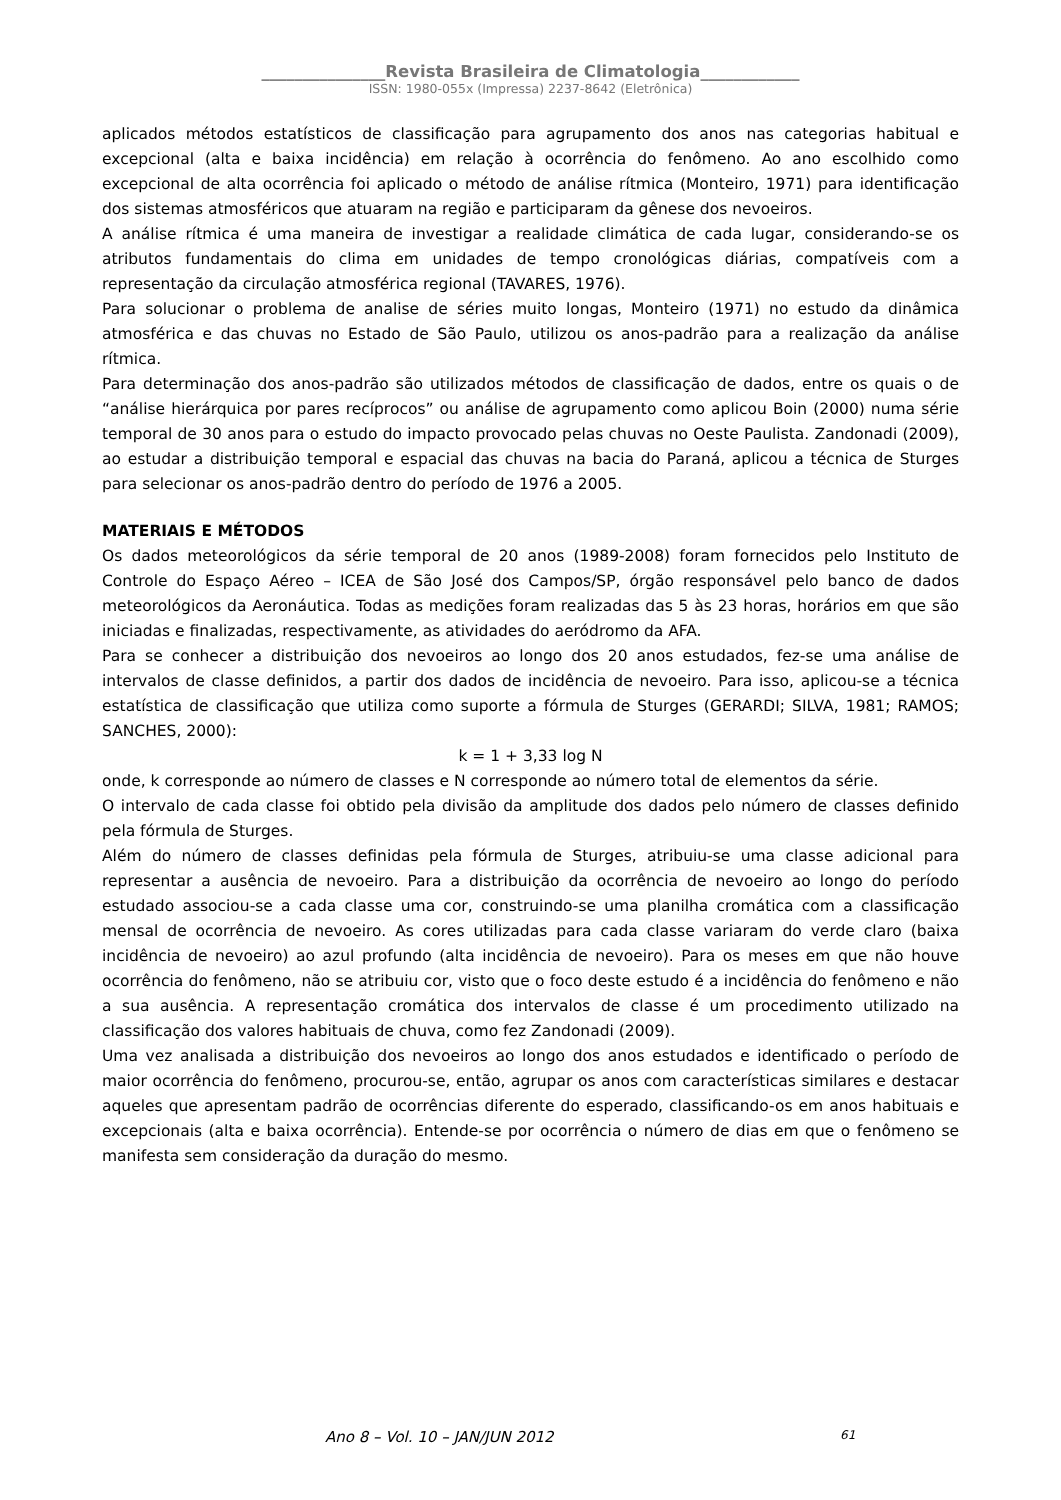_______________Revista Brasileira de Climatologia____________
ISSN: 1980-055x (Impressa) 2237-8642 (Eletrônica)
aplicados métodos estatísticos de classificação para agrupamento dos anos nas categorias habitual e excepcional (alta e baixa incidência) em relação à ocorrência do fenômeno. Ao ano escolhido como excepcional de alta ocorrência foi aplicado o método de análise rítmica (Monteiro, 1971) para identificação dos sistemas atmosféricos que atuaram na região e participaram da gênese dos nevoeiros.
A análise rítmica é uma maneira de investigar a realidade climática de cada lugar, considerando-se os atributos fundamentais do clima em unidades de tempo cronológicas diárias, compatíveis com a representação da circulação atmosférica regional (TAVARES, 1976).
Para solucionar o problema de analise de séries muito longas, Monteiro (1971) no estudo da dinâmica atmosférica e das chuvas no Estado de São Paulo, utilizou os anos-padrão para a realização da análise rítmica.
Para determinação dos anos-padrão são utilizados métodos de classificação de dados, entre os quais o de “análise hierárquica por pares recíprocos” ou análise de agrupamento como aplicou Boin (2000) numa série temporal de 30 anos para o estudo do impacto provocado pelas chuvas no Oeste Paulista. Zandonadi (2009), ao estudar a distribuição temporal e espacial das chuvas na bacia do Paraná, aplicou a técnica de Sturges para selecionar os anos-padrão dentro do período de 1976 a 2005.
MATERIAIS E MÉTODOS
Os dados meteorológicos da série temporal de 20 anos (1989-2008) foram fornecidos pelo Instituto de Controle do Espaço Aéreo – ICEA de São José dos Campos/SP, órgão responsável pelo banco de dados meteorológicos da Aeronáutica. Todas as medições foram realizadas das 5 às 23 horas, horários em que são iniciadas e finalizadas, respectivamente, as atividades do aeródromo da AFA.
Para se conhecer a distribuição dos nevoeiros ao longo dos 20 anos estudados, fez-se uma análise de intervalos de classe definidos, a partir dos dados de incidência de nevoeiro. Para isso, aplicou-se a técnica estatística de classificação que utiliza como suporte a fórmula de Sturges (GERARDI; SILVA, 1981; RAMOS; SANCHES, 2000):
k = 1 + 3,33 log N
onde, k corresponde ao número de classes e N corresponde ao número total de elementos da série.
O intervalo de cada classe foi obtido pela divisão da amplitude dos dados pelo número de classes definido pela fórmula de Sturges.
Além do número de classes definidas pela fórmula de Sturges, atribuiu-se uma classe adicional para representar a ausência de nevoeiro. Para a distribuição da ocorrência de nevoeiro ao longo do período estudado associou-se a cada classe uma cor, construindo-se uma planilha cromática com a classificação mensal de ocorrência de nevoeiro. As cores utilizadas para cada classe variaram do verde claro (baixa incidência de nevoeiro) ao azul profundo (alta incidência de nevoeiro). Para os meses em que não houve ocorrência do fenômeno, não se atribuiu cor, visto que o foco deste estudo é a incidência do fenômeno e não a sua ausência. A representação cromática dos intervalos de classe é um procedimento utilizado na classificação dos valores habituais de chuva, como fez Zandonadi (2009).
Uma vez analisada a distribuição dos nevoeiros ao longo dos anos estudados e identificado o período de maior ocorrência do fenômeno, procurou-se, então, agrupar os anos com características similares e destacar aqueles que apresentam padrão de ocorrências diferente do esperado, classificando-os em anos habituais e excepcionais (alta e baixa ocorrência). Entende-se por ocorrência o número de dias em que o fenômeno se manifesta sem consideração da duração do mesmo.
Ano 8 – Vol. 10 – JAN/JUN 2012 61